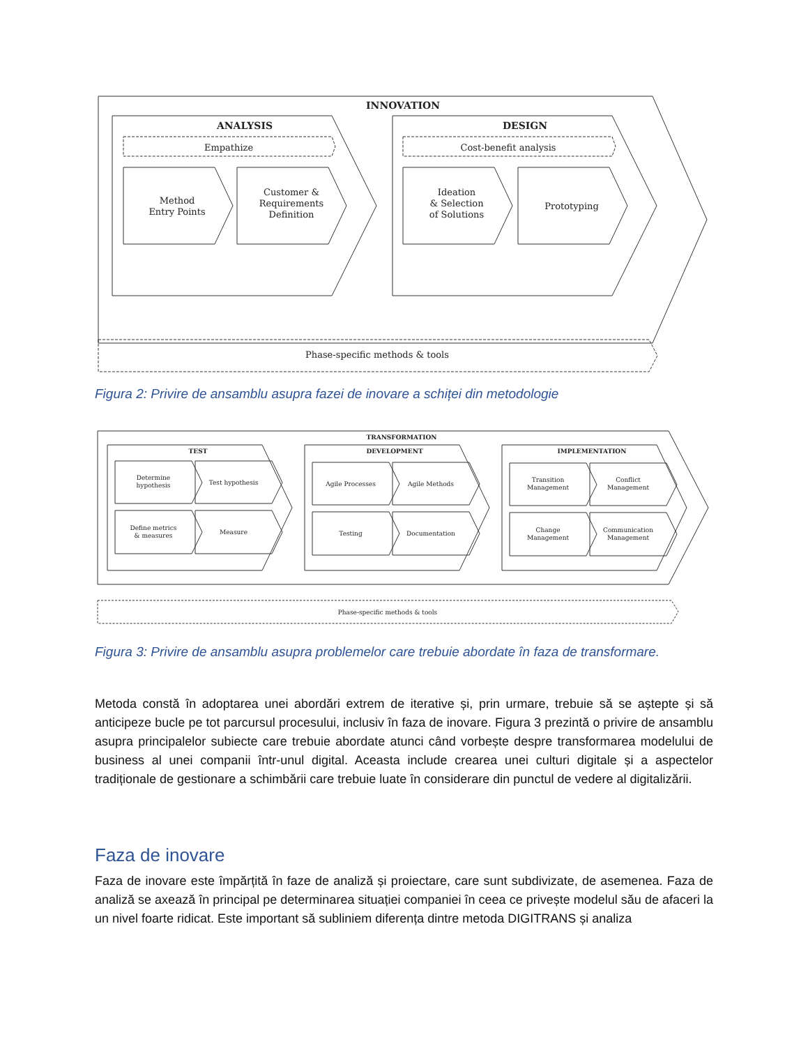INNOVATION
ANALYSIS
DESIGN
Empathize
Cost-benefit analysis
Method
Entry Points
Customer &
Requirements
Definition
Ideation
& Selection
of Solutions
Prototyping
Phase-specific methods & tools
Figura 2: Privire de ansamblu asupra fazei de inovare a schiței din metodologie
TRANSFORMATION
TEST
DEVELOPMENT
IMPLEMENTATION
Determine
hypothesis
Test hypothesis
Define metrics
& measures
Measure
Agile Processes
Agile Methods
Testing
Documentation
Transition
Management
Conflict
Management
Change
Management
Communication
Management
Phase-specific methods & tools
Figura 3: Privire de ansamblu asupra problemelor care trebuie abordate în faza de transformare.
Metoda constă în adoptarea unei abordări extrem de iterative și, prin urmare, trebuie să se aștepte și să anticipeze bucle pe tot parcursul procesului, inclusiv în faza de inovare. Figura 3 prezintă o privire de ansamblu asupra principalelor subiecte care trebuie abordate atunci când vorbește despre transformarea modelului de business al unei companii într-unul digital. Aceasta include crearea unei culturi digitale și a aspectelor tradiționale de gestionare a schimbării care trebuie luate în considerare din punctul de vedere al digitalizării.
Faza de inovare
Faza de inovare este împărțită în faze de analiză și proiectare, care sunt subdivizate, de asemenea. Faza de analiză se axează în principal pe determinarea situației companiei în ceea ce privește modelul său de afaceri la un nivel foarte ridicat. Este important să subliniem diferența dintre metoda DIGITRANS și analiza